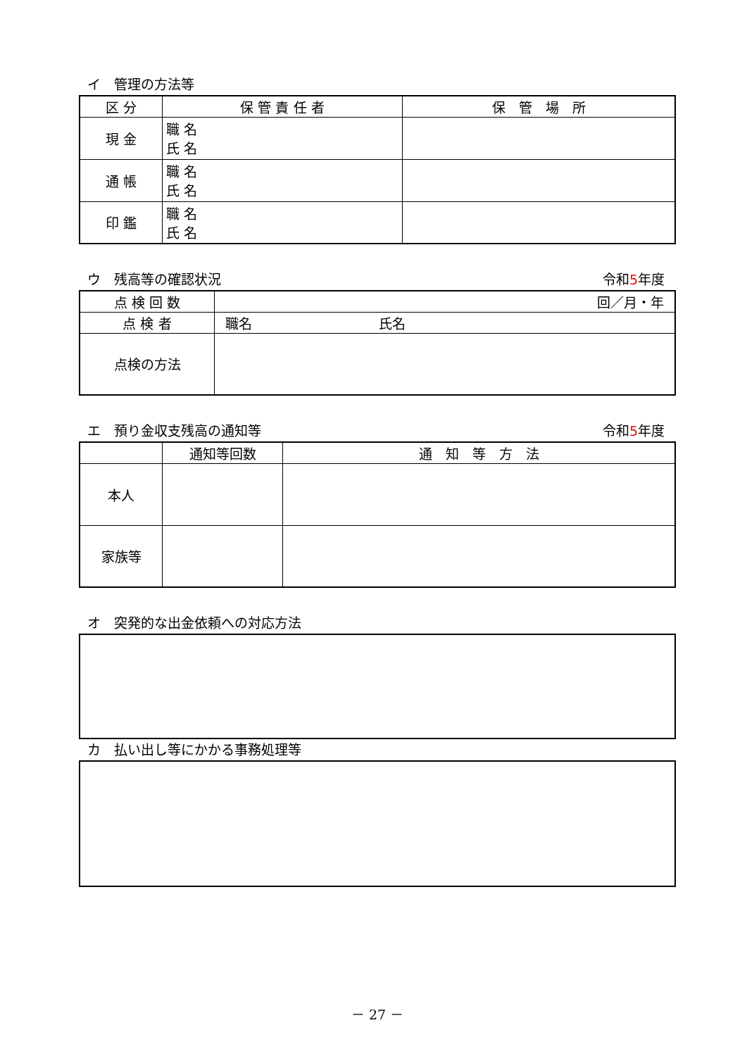イ　管理の方法等
| 区 分 | 保 管 責 任 者 | 保 管 場 所 |
| --- | --- | --- |
| 現 金 | 職 名 氏 名 | |
| 通 帳 | 職 名 氏 名 | |
| 印 鑑 | 職 名 氏 名 | |
ウ　残高等の確認状況 令和5年度
| 点 検 回 数 | 回／月・年 |
| 点 検 者 | 職名 氏名 |
| 点検の方法 | |
エ　預り金収支残高の通知等 令和5年度
| | 通知等回数 | 通 知 等 方 法 |
| 本人 | | |
| 家族等 | | |
オ　突発的な出金依頼への対応方法
カ　払い出し等にかかる事務処理等
－ 27 －